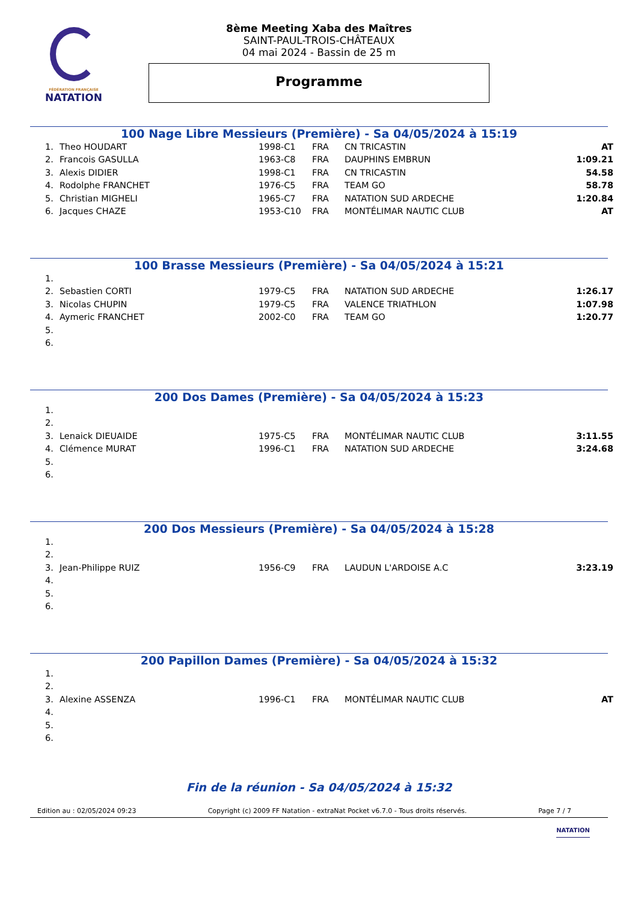FÉDÉRATION FRANÇAISE
NATATION
8ème Meeting Xaba des Maîtres
SAINT-PAUL-TROIS-CHÂTEAUX
04 mai 2024 - Bassin de 25 m
Programme
100 Nage Libre Messieurs (Première) - Sa 04/05/2024 à 15:19
| 1. | Theo HOUDART | 1998-C1 | FRA | CN TRICASTIN | AT |
| 2. | Francois GASULLA | 1963-C8 | FRA | DAUPHINS EMBRUN | 1:09.21 |
| 3. | Alexis DIDIER | 1998-C1 | FRA | CN TRICASTIN | 54.58 |
| 4. | Rodolphe FRANCHET | 1976-C5 | FRA | TEAM GO | 58.78 |
| 5. | Christian MIGHELI | 1965-C7 | FRA | NATATION SUD ARDECHE | 1:20.84 |
| 6. | Jacques CHAZE | 1953-C10 | FRA | MONTÉLIMAR NAUTIC CLUB | AT |
100 Brasse Messieurs (Première) - Sa 04/05/2024 à 15:21
| 1. | | | | | |
| 2. | Sebastien CORTI | 1979-C5 | FRA | NATATION SUD ARDECHE | 1:26.17 |
| 3. | Nicolas CHUPIN | 1979-C5 | FRA | VALENCE TRIATHLON | 1:07.98 |
| 4. | Aymeric FRANCHET | 2002-C0 | FRA | TEAM GO | 1:20.77 |
| 5. | | | | | |
| 6. | | | | | |
200 Dos Dames (Première) - Sa 04/05/2024 à 15:23
| 1. | | | | | |
| 2. | | | | | |
| 3. | Lenaick DIEUAIDE | 1975-C5 | FRA | MONTÉLIMAR NAUTIC CLUB | 3:11.55 |
| 4. | Clémence MURAT | 1996-C1 | FRA | NATATION SUD ARDECHE | 3:24.68 |
| 5. | | | | | |
| 6. | | | | | |
200 Dos Messieurs (Première) - Sa 04/05/2024 à 15:28
| 1. | | | | | |
| 2. | | | | | |
| 3. | Jean-Philippe RUIZ | 1956-C9 | FRA | LAUDUN L'ARDOISE A.C | 3:23.19 |
| 4. | | | | | |
| 5. | | | | | |
| 6. | | | | | |
200 Papillon Dames (Première) - Sa 04/05/2024 à 15:32
| 1. | | | | | |
| 2. | | | | | |
| 3. | Alexine ASSENZA | 1996-C1 | FRA | MONTÉLIMAR NAUTIC CLUB | AT |
| 4. | | | | | |
| 5. | | | | | |
| 6. | | | | | |
Fin de la réunion - Sa 04/05/2024 à 15:32
Edition au : 02/05/2024 09:23 Copyright (c) 2009 FF Natation - extraNat Pocket v6.7.0 - Tous droits réservés. Page 7 / 7
NATATION